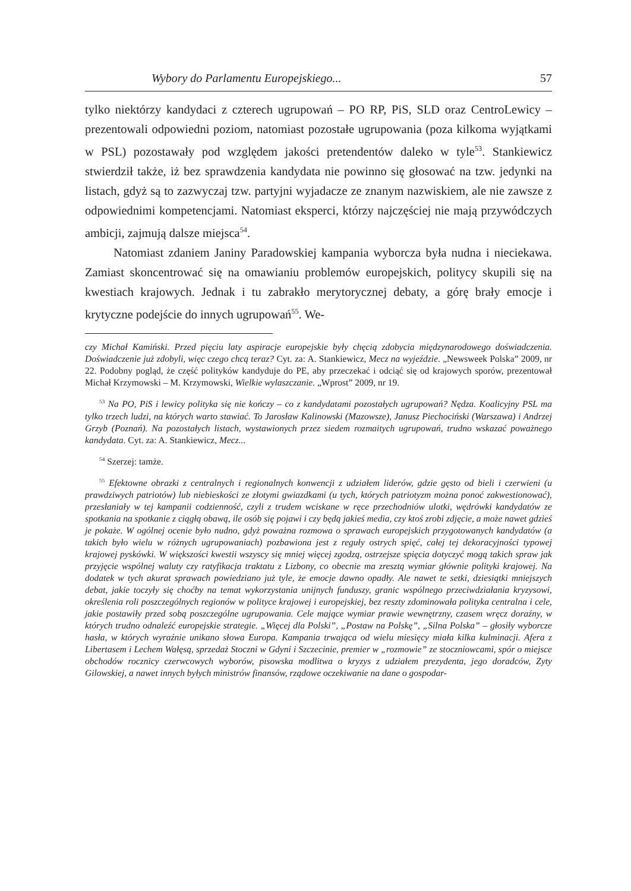Wybory do Parlamentu Europejskiego... 57
tylko niektórzy kandydaci z czterech ugrupowań – PO RP, PiS, SLD oraz CentroLewicy – prezentowali odpowiedni poziom, natomiast pozostałe ugrupowania (poza kilkoma wyjątkami w PSL) pozostawały pod względem jakości pretendentów daleko w tyle<sup>53</sup>. Stankiewicz stwierdził także, iż bez sprawdzenia kandydata nie powinno się głosować na tzw. jedynki na listach, gdyż są to zazwyczaj tzw. partyjni wyjadacze ze znanym nazwiskiem, ale nie zawsze z odpowiednimi kompetencjami. Natomiast eksperci, którzy najczęściej nie mają przywódczych ambicji, zajmują dalsze miejsca<sup>54</sup>.
Natomiast zdaniem Janiny Paradowskiej kampania wyborcza była nudna i nieciekawa. Zamiast skoncentrować się na omawianiu problemów europejskich, politycy skupili się na kwestiach krajowych. Jednak i tu zabrakło merytorycznej debaty, a górę brały emocje i krytyczne podejście do innych ugrupowań<sup>55</sup>. We-
czy Michał Kamiński. Przed pięciu laty aspiracje europejskie były chęcią zdobycia międzynarodowego doświadczenia. Doświadczenie już zdobyli, więc czego chcą teraz? Cyt. za: A. Stankiewicz, Mecz na wyjeździe. „Newsweek Polska” 2009, nr 22. Podobny pogląd, że część polityków kandyduje do PE, aby przeczekać i odciąć się od krajowych sporów, prezentował Michał Krzymowski – M. Krzymowski, Wielkie wylaszczanie. „Wprost” 2009, nr 19.
<sup>53</sup> Na PO, PiS i lewicy polityka się nie kończy – co z kandydatami pozostałych ugrupowań? Nędza. Koalicyjny PSL ma tylko trzech ludzi, na których warto stawiać. To Jarosław Kalinowski (Mazowsze), Janusz Piechociński (Warszawa) i Andrzej Grzyb (Poznań). Na pozostałych listach, wystawionych przez siedem rozmaitych ugrupowań, trudno wskazać poważnego kandydata. Cyt. za: A. Stankiewicz, Mecz...
<sup>54</sup> Szerzej: tamże.
<sup>55</sup> Efektowne obrazki z centralnych i regionalnych konwencji z udziałem liderów, gdzie gęsto od bieli i czerwieni (u prawdziwych patriotów) lub niebieskości ze złotymi gwiazdkami (u tych, których patriotyzm można ponoć zakwestionować), przesłaniały w tej kampanii codzienność, czyli z trudem wciskane w ręce przechodniów ulotki, wędrówki kandydatów ze spotkania na spotkanie z ciągłą obawą, ile osób się pojawi i czy będą jakieś media, czy ktoś zrobi zdjęcie, a może nawet gdzieś je pokaże. W ogólnej ocenie było nudno, gdyż poważna rozmowa o sprawach europejskich przygotowanych kandydatów (a takich było wielu w różnych ugrupowaniach) pozbawiona jest z reguły ostrych spięć, całej tej dekoracyjności typowej krajowej pyskówki. W większości kwestii wszyscy się mniej więcej zgodzą, ostrzejsze spięcia dotyczyć mogą takich spraw jak przyjęcie wspólnej waluty czy ratyfikacja traktatu z Lizbony, co obecnie ma zresztą wymiar głównie polityki krajowej. Na dodatek w tych akurat sprawach powiedziano już tyle, że emocje dawno opadły. Ale nawet te setki, dziesiątki mniejszych debat, jakie toczyły się choćby na temat wykorzystania unijnych funduszy, granic wspólnego przeciwdziałania kryzysowi, określenia roli poszczególnych regionów w polityce krajowej i europejskiej, bez reszty zdominowała polityka centralna i cele, jakie postawiły przed sobą poszczególne ugrupowania. Cele mające wymiar prawie wewnętrzny, czasem wręcz doraźny, w których trudno odnaleźć europejskie strategie. „Więcej dla Polski”, „Postaw na Polskę”, „Silna Polska” – głosiły wyborcze hasła, w których wyraźnie unikano słowa Europa. Kampania trwająca od wielu miesięcy miała kilka kulminacji. Afera z Libertasem i Lechem Wałęsą, sprzedaż Stoczni w Gdyni i Szczecinie, premier w „rozmowie” ze stoczniowcami, spór o miejsce obchodów rocznicy czerwcowych wyborów, pisowska modlitwa o kryzys z udziałem prezydenta, jego doradców, Zyty Gilowskiej, a nawet innych byłych ministrów finansów, rządowe oczekiwanie na dane o gospodar-